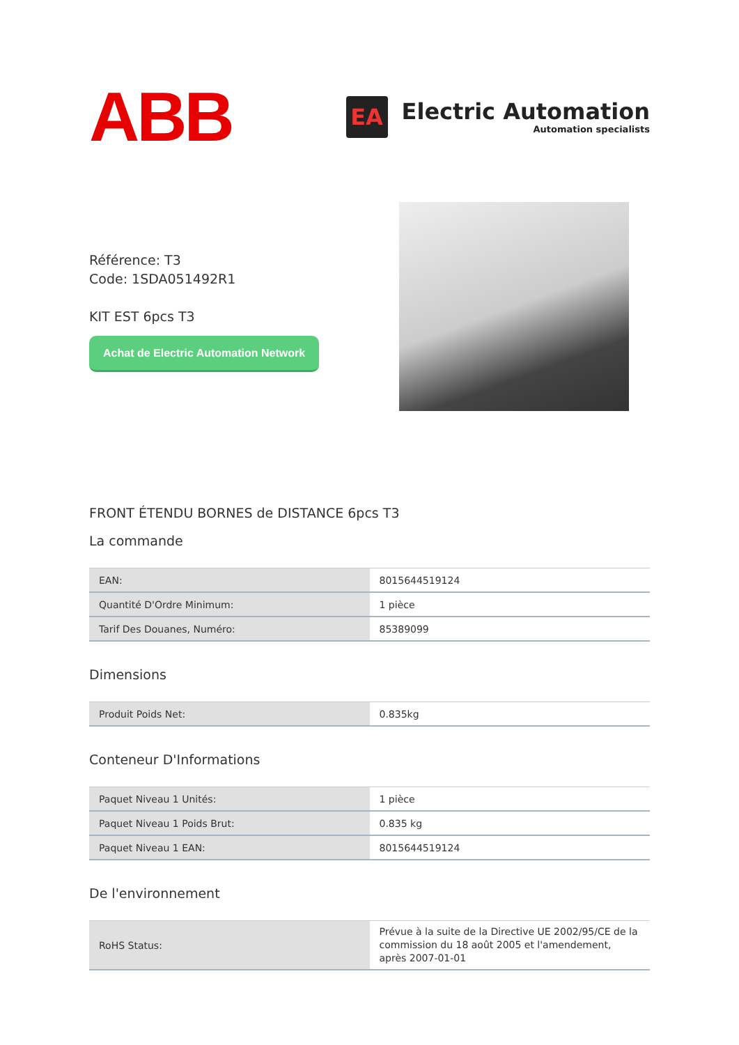ABB
EA
Electric Automation
Automation specialists
Référence: T3
Code: 1SDA051492R1
KIT EST 6pcs T3
Achat de Electric Automation Network
FRONT ÉTENDU BORNES de DISTANCE 6pcs T3
La commande
| EAN: | 8015644519124 |
| Quantité D'Ordre Minimum: | 1 pièce |
| Tarif Des Douanes, Numéro: | 85389099 |
Dimensions
| Produit Poids Net: | 0.835kg |
Conteneur D'Informations
| Paquet Niveau 1 Unités: | 1 pièce |
| Paquet Niveau 1 Poids Brut: | 0.835 kg |
| Paquet Niveau 1 EAN: | 8015644519124 |
De l'environnement
| RoHS Status: | Prévue à la suite de la Directive UE 2002/95/CE de la commission du 18 août 2005 et l'amendement, après 2007-01-01 |